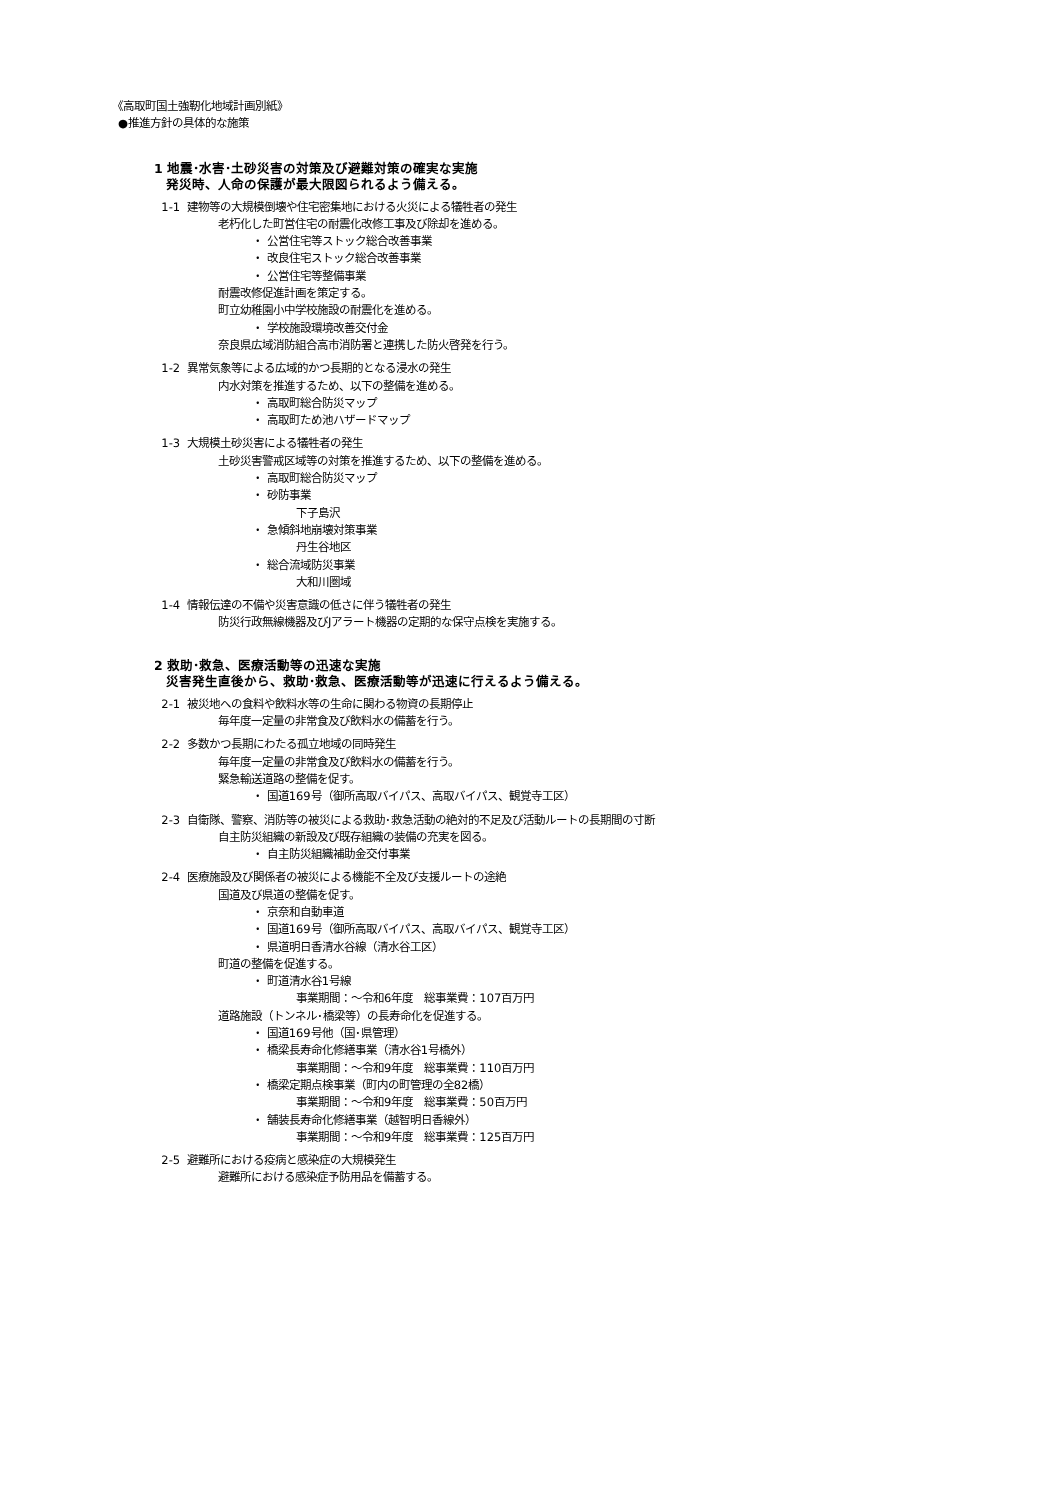《高取町国土強靭化地域計画別紙》
●推進方針の具体的な施策
1 地震･水害･土砂災害の対策及び避難対策の確実な実施
発災時、人命の保護が最大限図られるよう備える。
1-1 建物等の大規模倒壊や住宅密集地における火災による犠牲者の発生
老朽化した町営住宅の耐震化改修工事及び除却を進める。
・ 公営住宅等ストック総合改善事業
・ 改良住宅ストック総合改善事業
・ 公営住宅等整備事業
耐震改修促進計画を策定する。
町立幼稚園小中学校施設の耐震化を進める。
・ 学校施設環境改善交付金
奈良県広域消防組合高市消防署と連携した防火啓発を行う。
1-2 異常気象等による広域的かつ長期的となる浸水の発生
内水対策を推進するため、以下の整備を進める。
・ 高取町総合防災マップ
・ 高取町ため池ハザードマップ
1-3 大規模土砂災害による犠牲者の発生
土砂災害警戒区域等の対策を推進するため、以下の整備を進める。
・ 高取町総合防災マップ
・ 砂防事業
下子島沢
・ 急傾斜地崩壊対策事業
丹生谷地区
・ 総合流域防災事業
大和川圏域
1-4 情報伝達の不備や災害意識の低さに伴う犠牲者の発生
防災行政無線機器及びJアラート機器の定期的な保守点検を実施する。
2 救助･救急、医療活動等の迅速な実施
災害発生直後から、救助･救急、医療活動等が迅速に行えるよう備える。
2-1 被災地への食料や飲料水等の生命に関わる物資の長期停止
毎年度一定量の非常食及び飲料水の備蓄を行う。
2-2 多数かつ長期にわたる孤立地域の同時発生
毎年度一定量の非常食及び飲料水の備蓄を行う。
緊急輸送道路の整備を促す。
・ 国道169号（御所高取バイパス、高取バイパス、観覚寺工区）
2-3 自衛隊、警察、消防等の被災による救助･救急活動の絶対的不足及び活動ルートの長期間の寸断
自主防災組織の新設及び既存組織の装備の充実を図る。
・ 自主防災組織補助金交付事業
2-4 医療施設及び関係者の被災による機能不全及び支援ルートの途絶
国道及び県道の整備を促す。
・ 京奈和自動車道
・ 国道169号（御所高取バイパス、高取バイパス、観覚寺工区）
・ 県道明日香清水谷線（清水谷工区）
町道の整備を促進する。
・ 町道清水谷1号線
事業期間：～令和6年度　総事業費：107百万円
道路施設（トンネル･橋梁等）の長寿命化を促進する。
・ 国道169号他（国･県管理）
・ 橋梁長寿命化修繕事業（清水谷1号橋外）
事業期間：～令和9年度　総事業費：110百万円
・ 橋梁定期点検事業（町内の町管理の全82橋）
事業期間：～令和9年度　総事業費：50百万円
・ 舗装長寿命化修繕事業（越智明日香線外）
事業期間：～令和9年度　総事業費：125百万円
2-5 避難所における疫病と感染症の大規模発生
避難所における感染症予防用品を備蓄する。